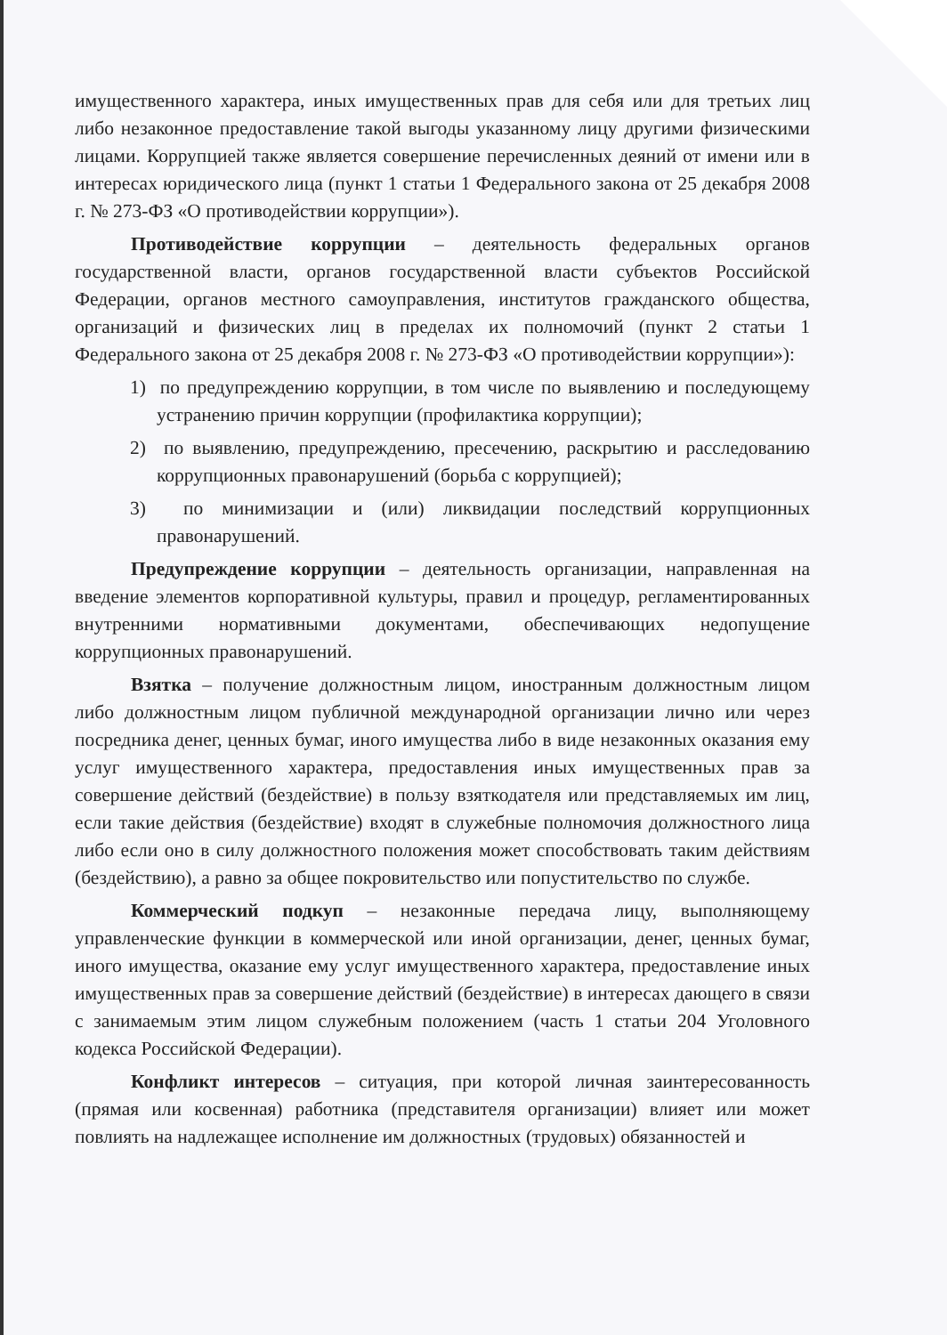имущественного характера, иных имущественных прав для себя или для третьих лиц либо незаконное предоставление такой выгоды указанному лицу другими физическими лицами. Коррупцией также является совершение перечисленных деяний от имени или в интересах юридического лица (пункт 1 статьи 1 Федерального закона от 25 декабря 2008 г. № 273-ФЗ «О противодействии коррупции»).
Противодействие коррупции – деятельность федеральных органов государственной власти, органов государственной власти субъектов Российской Федерации, органов местного самоуправления, институтов гражданского общества, организаций и физических лиц в пределах их полномочий (пункт 2 статьи 1 Федерального закона от 25 декабря 2008 г. № 273-ФЗ «О противодействии коррупции»):
1) по предупреждению коррупции, в том числе по выявлению и последующему устранению причин коррупции (профилактика коррупции);
2) по выявлению, предупреждению, пресечению, раскрытию и расследованию коррупционных правонарушений (борьба с коррупцией);
3) по минимизации и (или) ликвидации последствий коррупционных правонарушений.
Предупреждение коррупции – деятельность организации, направленная на введение элементов корпоративной культуры, правил и процедур, регламентированных внутренними нормативными документами, обеспечивающих недопущение коррупционных правонарушений.
Взятка – получение должностным лицом, иностранным должностным лицом либо должностным лицом публичной международной организации лично или через посредника денег, ценных бумаг, иного имущества либо в виде незаконных оказания ему услуг имущественного характера, предоставления иных имущественных прав за совершение действий (бездействие) в пользу взяткодателя или представляемых им лиц, если такие действия (бездействие) входят в служебные полномочия должностного лица либо если оно в силу должностного положения может способствовать таким действиям (бездействию), а равно за общее покровительство или попустительство по службе.
Коммерческий подкуп – незаконные передача лицу, выполняющему управленческие функции в коммерческой или иной организации, денег, ценных бумаг, иного имущества, оказание ему услуг имущественного характера, предоставление иных имущественных прав за совершение действий (бездействие) в интересах дающего в связи с занимаемым этим лицом служебным положением (часть 1 статьи 204 Уголовного кодекса Российской Федерации).
Конфликт интересов – ситуация, при которой личная заинтересованность (прямая или косвенная) работника (представителя организации) влияет или может повлиять на надлежащее исполнение им должностных (трудовых) обязанностей и